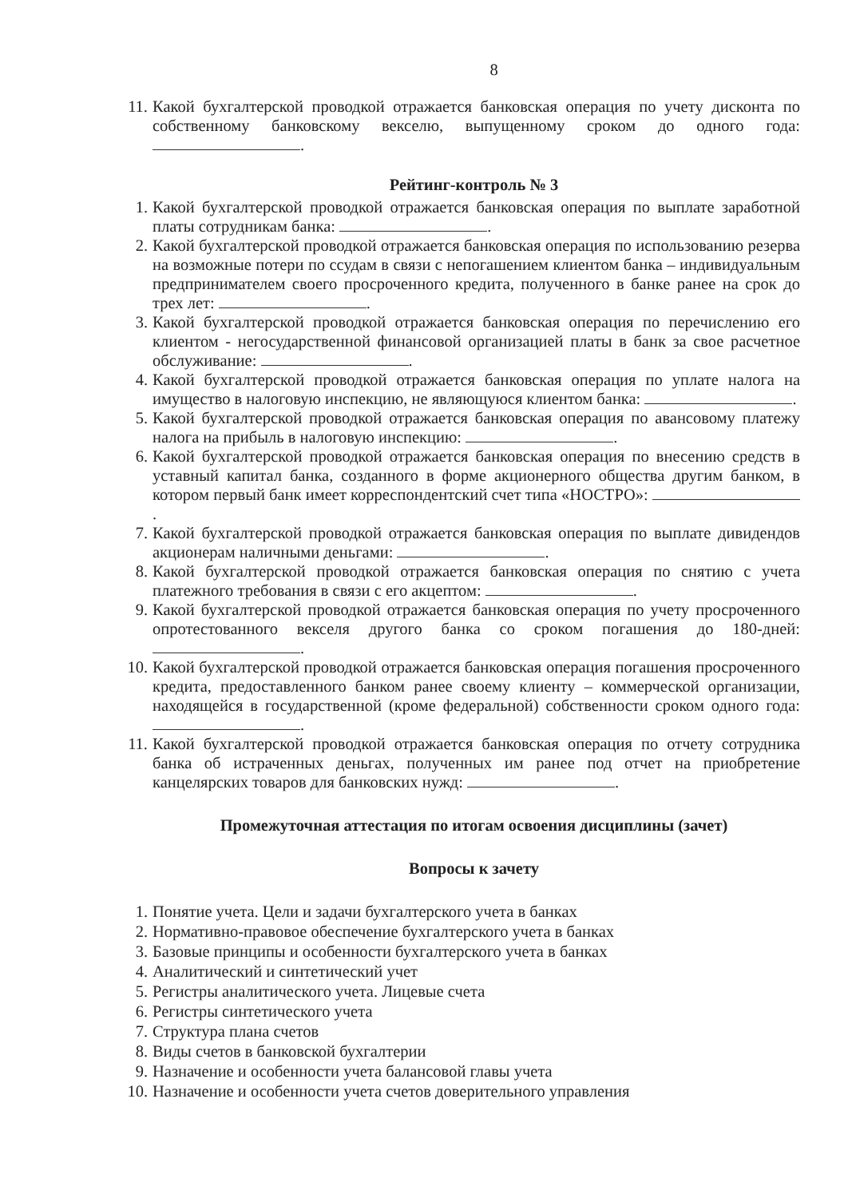8
11. Какой бухгалтерской проводкой отражается банковская операция по учету дисконта по собственному банковскому векселю, выпущенному сроком до одного года: .
Рейтинг-контроль № 3
1. Какой бухгалтерской проводкой отражается банковская операция по выплате заработной платы сотрудникам банка: .
2. Какой бухгалтерской проводкой отражается банковская операция по использованию резерва на возможные потери по ссудам в связи с непогашением клиентом банка – индивидуальным предпринимателем своего просроченного кредита, полученного в банке ранее на срок до трех лет: .
3. Какой бухгалтерской проводкой отражается банковская операция по перечислению его клиентом - негосударственной финансовой организацией платы в банк за свое расчетное обслуживание: .
4. Какой бухгалтерской проводкой отражается банковская операция по уплате налога на имущество в налоговую инспекцию, не являющуюся клиентом банка: .
5. Какой бухгалтерской проводкой отражается банковская операция по авансовому платежу налога на прибыль в налоговую инспекцию: .
6. Какой бухгалтерской проводкой отражается банковская операция по внесению средств в уставный капитал банка, созданного в форме акционерного общества другим банком, в котором первый банк имеет корреспондентский счет типа «НОСТРО»: .
7. Какой бухгалтерской проводкой отражается банковская операция по выплате дивидендов акционерам наличными деньгами: .
8. Какой бухгалтерской проводкой отражается банковская операция по снятию с учета платежного требования в связи с его акцептом: .
9. Какой бухгалтерской проводкой отражается банковская операция по учету просроченного опротестованного векселя другого банка со сроком погашения до 180-дней: .
10. Какой бухгалтерской проводкой отражается банковская операция погашения просроченного кредита, предоставленного банком ранее своему клиенту – коммерческой организации, находящейся в государственной (кроме федеральной) собственности сроком одного года: .
11. Какой бухгалтерской проводкой отражается банковская операция по отчету сотрудника банка об истраченных деньгах, полученных им ранее под отчет на приобретение канцелярских товаров для банковских нужд: .
Промежуточная аттестация по итогам освоения дисциплины (зачет)
Вопросы к зачету
1. Понятие учета. Цели и задачи бухгалтерского учета в банках
2. Нормативно-правовое обеспечение бухгалтерского учета в банках
3. Базовые принципы и особенности бухгалтерского учета в банках
4. Аналитический и синтетический учет
5. Регистры аналитического учета. Лицевые счета
6. Регистры синтетического учета
7. Структура плана счетов
8. Виды счетов в банковской бухгалтерии
9. Назначение и особенности учета балансовой главы учета
10. Назначение и особенности учета счетов доверительного управления